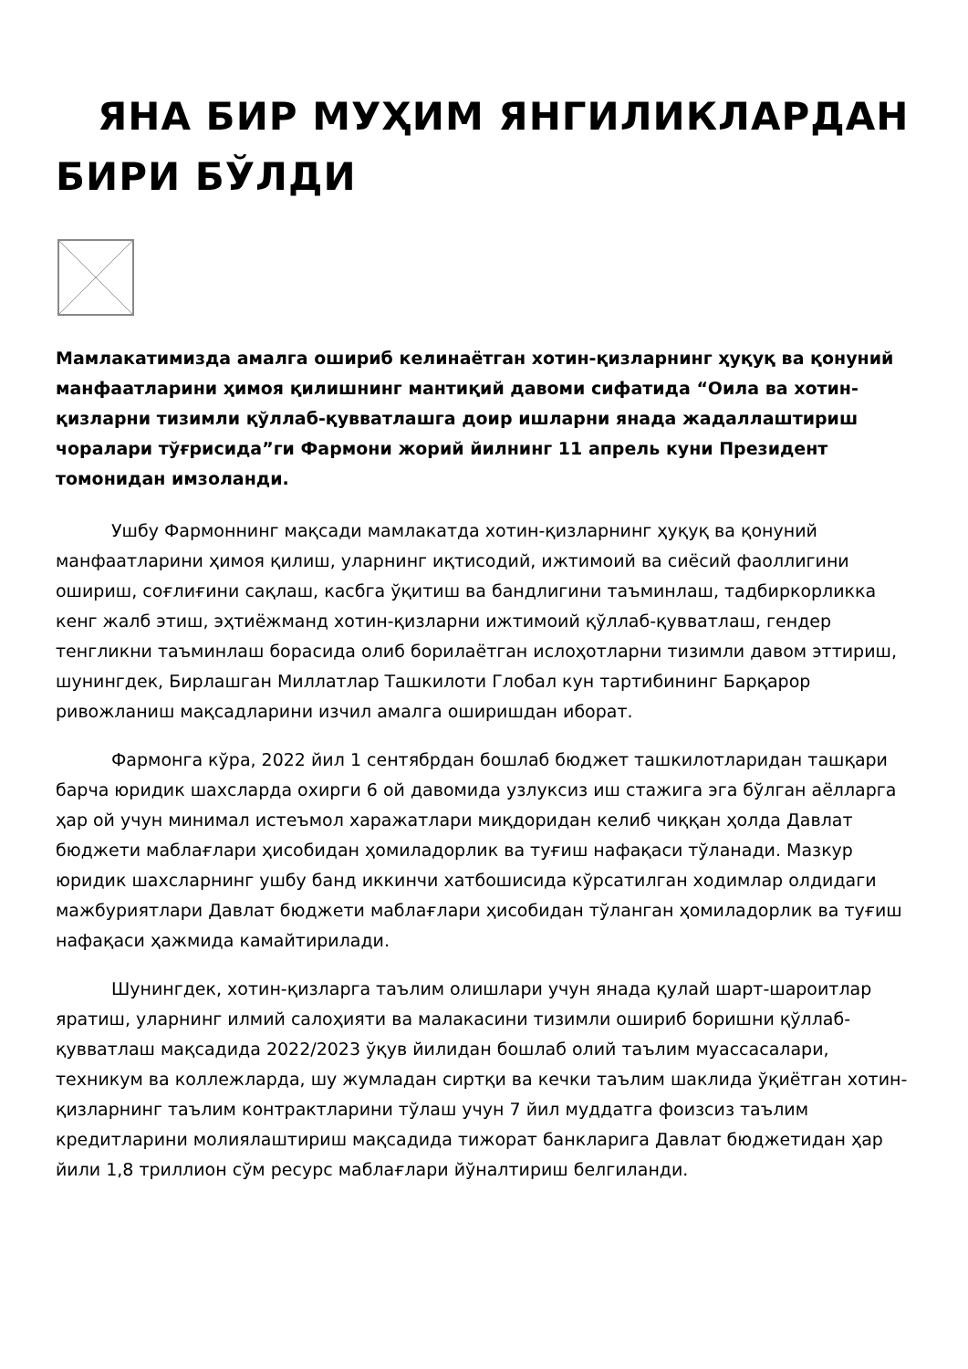ЯНА БИР МУҲИМ ЯНГИЛИКЛАРДАН БИРИ БЎЛДИ
Мамлакатимизда амалга ошириб келинаётган хотин-қизларнинг ҳуқуқ ва қонуний манфаатларини ҳимоя қилишнинг мантиқий давоми сифатида “Оила ва хотин-қизларни тизимли қўллаб-қувватлашга доир ишларни янада жадаллаштириш чоралари тўғрисида”ги Фармони жорий йилнинг 11 апрель куни Президент томонидан имзоланди.
Ушбу Фармоннинг мақсади мамлакатда хотин-қизларнинг ҳуқуқ ва қонуний манфаатларини ҳимоя қилиш, уларнинг иқтисодий, ижтимоий ва сиёсий фаоллигини ошириш, соғлиғини сақлаш, касбга ўқитиш ва бандлигини таъминлаш, тадбиркорликка кенг жалб этиш, эҳтиёжманд хотин-қизларни ижтимоий қўллаб-қувватлаш, гендер тенгликни таъминлаш борасида олиб борилаётган ислоҳотларни тизимли давом эттириш, шунингдек, Бирлашган Миллатлар Ташкилоти Глобал кун тартибининг Барқарор ривожланиш мақсадларини изчил амалга оширишдан иборат.
Фармонга кўра, 2022 йил 1 сентябрдан бошлаб бюджет ташкилотларидан ташқари барча юридик шахсларда охирги 6 ой давомида узлуксиз иш стажига эга бўлган аёлларга ҳар ой учун минимал истеъмол харажатлари миқдоридан келиб чиққан ҳолда Давлат бюджети маблағлари ҳисобидан ҳомиладорлик ва туғиш нафақаси тўланади. Мазкур юридик шахсларнинг ушбу банд иккинчи хатбошисида кўрсатилган ходимлар олдидаги мажбуриятлари Давлат бюджети маблағлари ҳисобидан тўланган ҳомиладорлик ва туғиш нафақаси ҳажмида камайтирилади.
Шунингдек, хотин-қизларга таълим олишлари учун янада қулай шарт-шароитлар яратиш, уларнинг илмий салоҳияти ва малакасини тизимли ошириб боришни қўллаб-қувватлаш мақсадида 2022/2023 ўқув йилидан бошлаб олий таълим муассасалари, техникум ва коллежларда, шу жумладан сиртқи ва кечки таълим шаклида ўқиётган хотин-қизларнинг таълим контрактларини тўлаш учун 7 йил муддатга фоизсиз таълим кредитларини молиялаштириш мақсадида тижорат банкларига Давлат бюджетидан ҳар йили 1,8 триллион сўм ресурс маблағлари йўналтириш белгиланди.